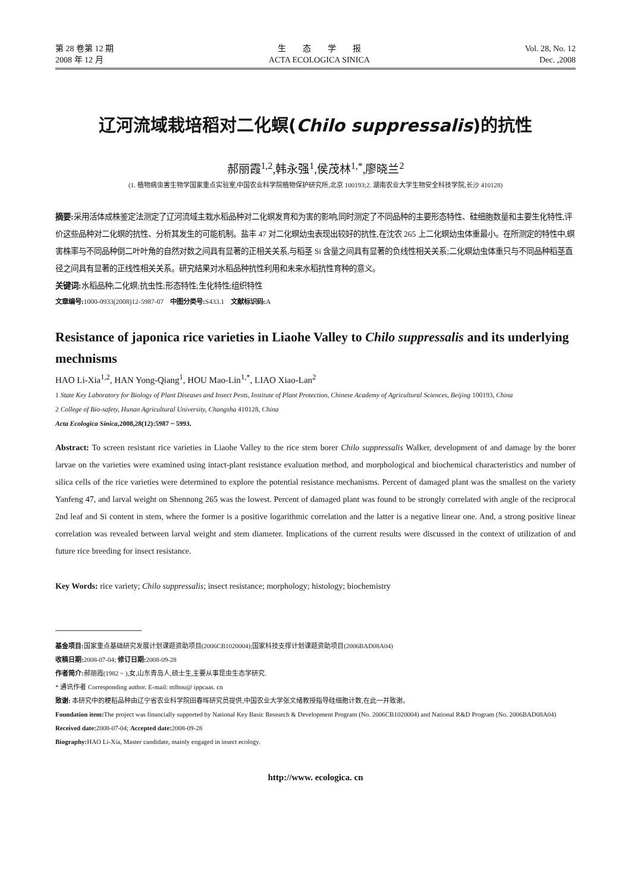第 28 卷第 12 期
2008 年 12 月
生　　态　　学　　报
ACTA ECOLOGICA SINICA
Vol. 28, No. 12
Dec. ,2008
辽河流域栽培稻对二化螟(Chilo suppressalis)的抗性
郝丽霞<sup>1,2</sup>,韩永强<sup>1</sup>,侯茂林<sup>1,*</sup>,廖晓兰<sup>2</sup>
(1. 植物病虫害生物学国家重点实验室,中国农业科学院植物保护研究所,北京 100193;2. 湖南农业大学生物安全科技学院,长沙 410128)
摘要: 采用活体成株鉴定法测定了辽河流域主栽水稻品种对二化螟发育和为害的影响,同时测定了不同品种的主要形态特性、硅细胞数量和主要生化特性,评价这些品种对二化螟的抗性、分析其发生的可能机制。盐丰 47 对二化螟幼虫表现出较好的抗性,在沈农 265 上二化螟幼虫体重最小。在所测定的特性中,螟害株率与不同品种倒二叶叶角的自然对数之间具有显著的正相关关系,与稻茎 Si 含量之间具有显著的负线性相关关系;二化螟幼虫体重只与不同品种稻茎直径之间具有显著的正线性相关关系。研究结果对水稻品种抗性利用和未来水稻抗性育种的意义。
关键词: 水稻品种;二化螟;抗虫性;形态特性;生化特性;组织特性
文章编号: 1000-0933(2008)12-5987-07　中图分类号: S433.1　文献标识码: A
Resistance of japonica rice varieties in Liaohe Valley to Chilo suppressalis and its underlying mechnisms
HAO Li-Xia<sup>1,2</sup>, HAN Yong-Qiang<sup>1</sup>, HOU Mao-Lin<sup>1,*</sup>, LIAO Xiao-Lan<sup>2</sup>
1 State Key Laboratory for Biology of Plant Diseases and Insect Pests, Institute of Plant Protection, Chinese Academy of Agricultural Sciences, Beijing 100193, China
2 College of Bio-safety, Hunan Agricultural University, Changsha 410128, China
Acta Ecologica Sinica,2008,28(12):5987 ~ 5993.
Abstract: To screen resistant rice varieties in Liaohe Valley to the rice stem borer Chilo suppressalis Walker, development of and damage by the borer larvae on the varieties were examined using intact-plant resistance evaluation method, and morphological and biochemical characteristics and number of silica cells of the rice varieties were determined to explore the potential resistance mechanisms. Percent of damaged plant was the smallest on the variety Yanfeng 47, and larval weight on Shennong 265 was the lowest. Percent of damaged plant was found to be strongly correlated with angle of the reciprocal 2nd leaf and Si content in stem, where the former is a positive logarithmic correlation and the latter is a negative linear one. And, a strong positive linear correlation was revealed between larval weight and stem diameter. Implications of the current results were discussed in the context of utilization of and future rice breeding for insect resistance.
Key Words: rice variety; Chilo suppressalis; insect resistance; morphology; histology; biochemistry
基金项目: 国家重点基础研究发展计划课题资助项目(2006CB1020004);国家科技支撑计划课题资助项目(2006BAD08A04)
收稿日期: 2008-07-04; 修订日期: 2008-09-28
作者简介: 郝丽霞(1982 ~ ),女,山东青岛人,硕士生,主要从事昆虫生态学研究.
* 通讯作者 Corresponding author. E-mail: mlhou@ ippcaas. cn
致谢: 本研究中的粳稻品种由辽宁省农业科学院田春晖研究员提供,中国农业大学张文绪教授指导硅细胞计数,在此一并致谢。
Foundation item: The project was financially supported by National Key Basic Research & Development Program (No. 2006CB1020004) and National R&D Program (No. 2006BAD08A04)
Received date: 2008-07-04; Accepted date: 2008-09-28
Biography: HAO Li-Xia, Master candidate, mainly engaged in insect ecology.
http://www. ecologica. cn